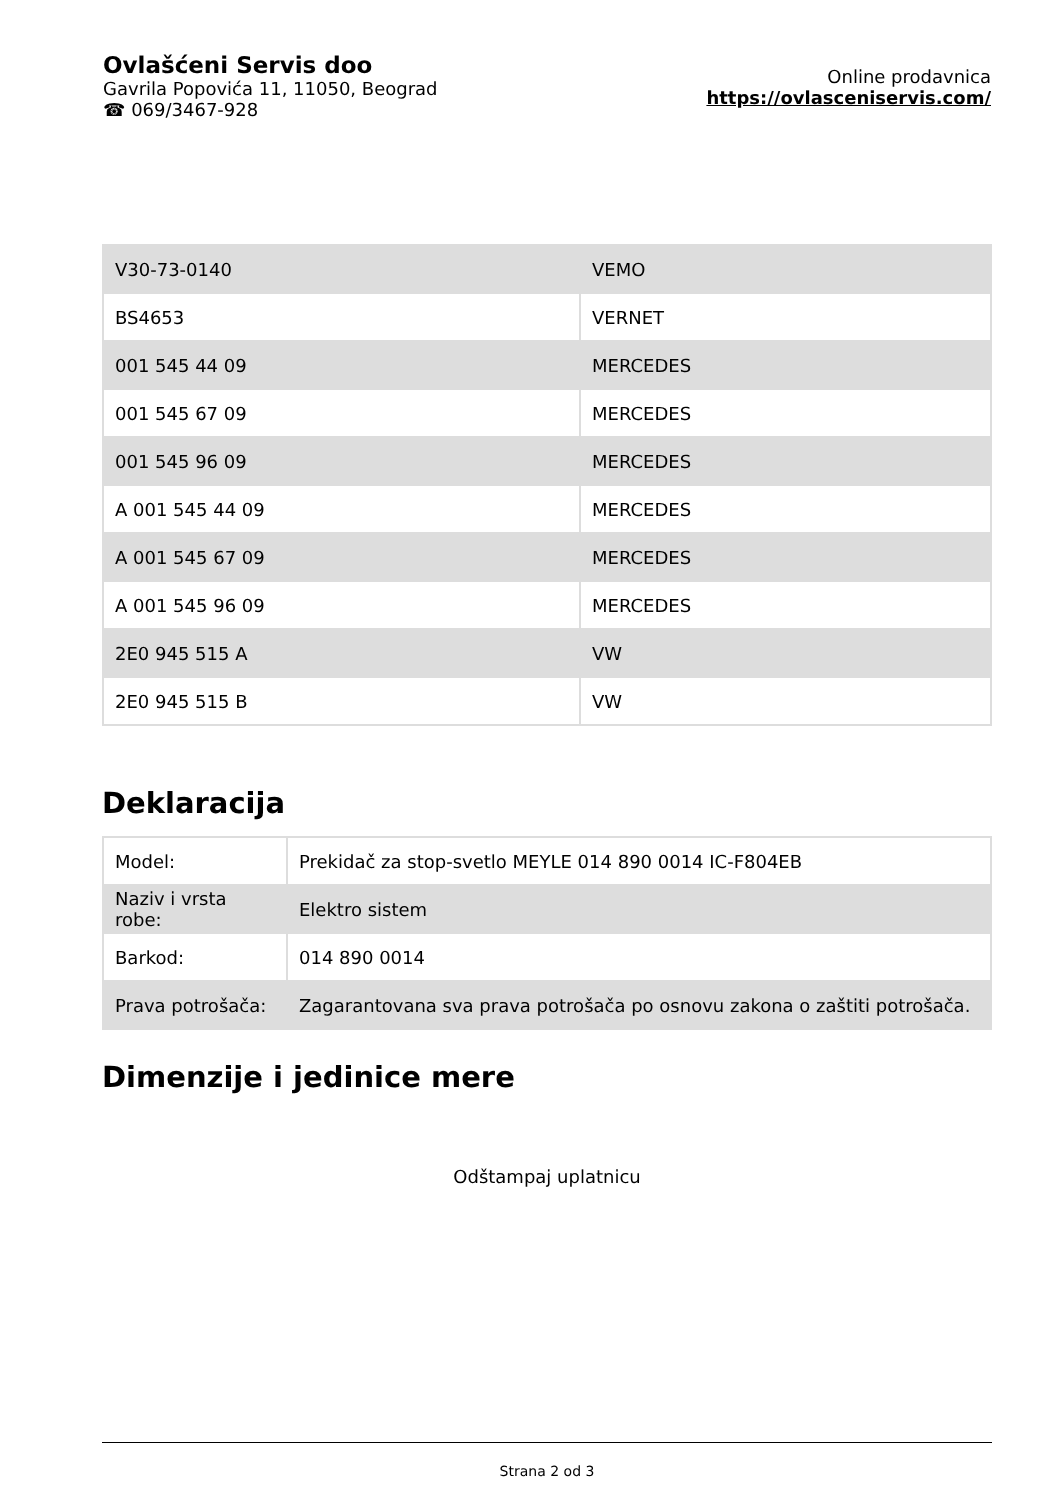Ovlašćeni Servis doo
Gavrila Popovića 11, 11050, Beograd
☎ 069/3467-928
Online prodavnica
https://ovlasceniservis.com/
| V30-73-0140 | VEMO |
| BS4653 | VERNET |
| 001 545 44 09 | MERCEDES |
| 001 545 67 09 | MERCEDES |
| 001 545 96 09 | MERCEDES |
| A 001 545 44 09 | MERCEDES |
| A 001 545 67 09 | MERCEDES |
| A 001 545 96 09 | MERCEDES |
| 2E0 945 515 A | VW |
| 2E0 945 515 B | VW |
Deklaracija
| Model: | Prekidač za stop-svetlo MEYLE 014 890 0014 IC-F804EB |
| Naziv i vrsta robe: | Elektro sistem |
| Barkod: | 014 890 0014 |
| Prava potrošača: | Zagarantovana sva prava potrošača po osnovu zakona o zaštiti potrošača. |
Dimenzije i jedinice mere
Odštampaj uplatnicu
Strana 2 od 3